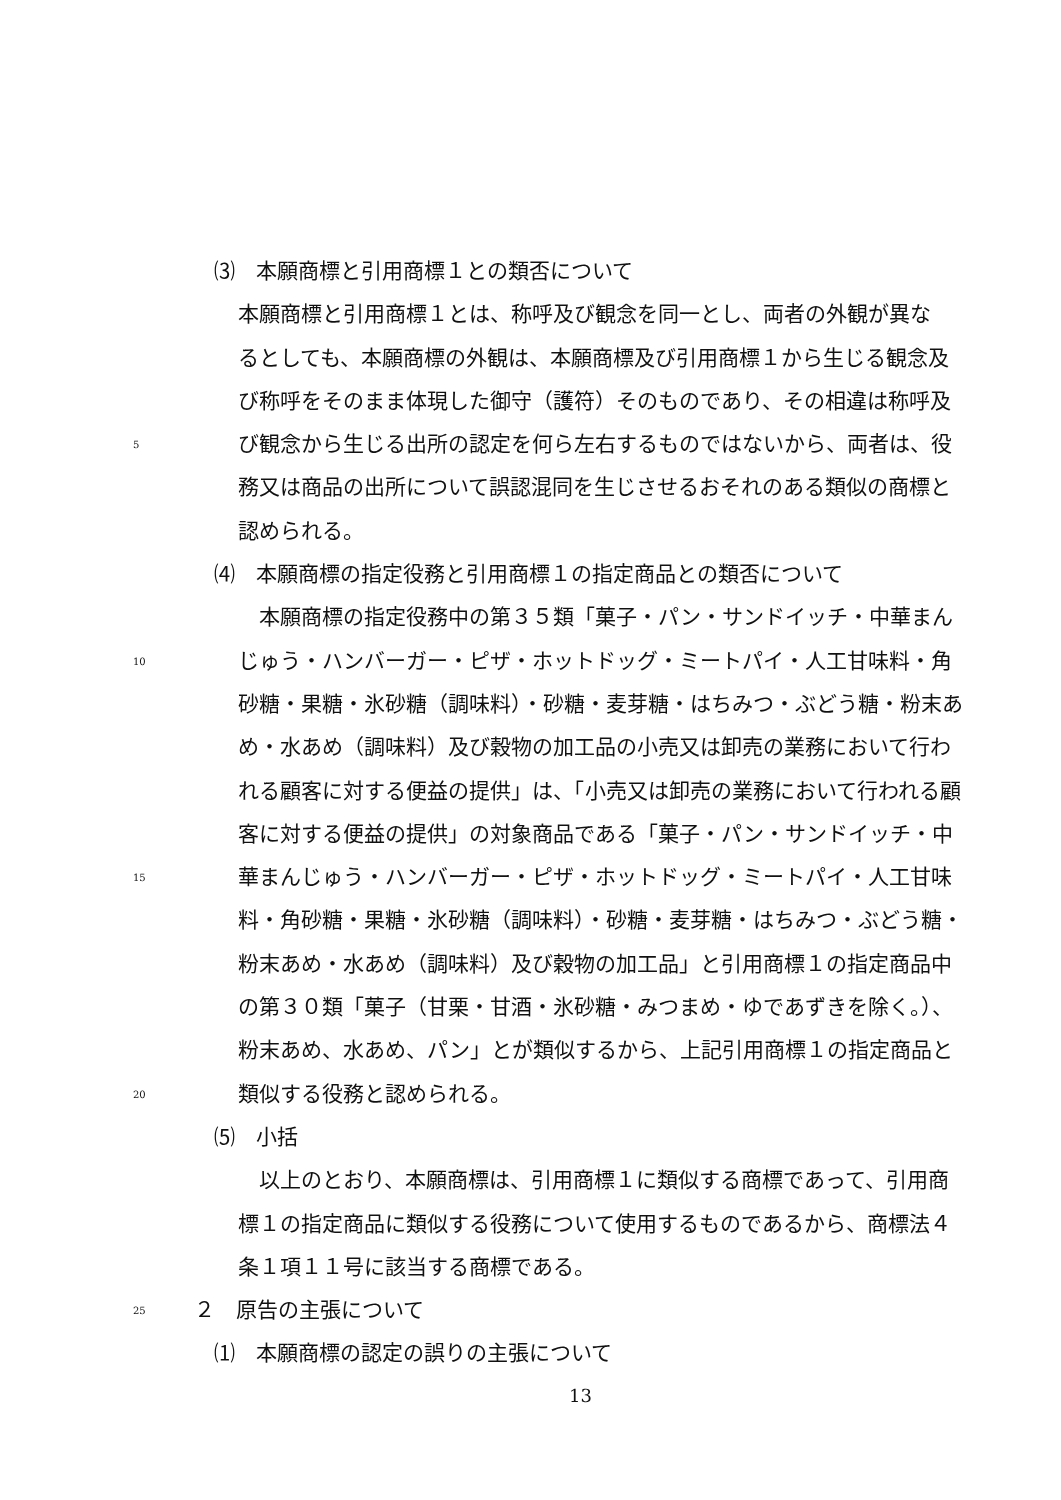⑶　本願商標と引用商標１との類否について
本願商標と引用商標１とは、称呼及び観念を同一とし、両者の外観が異な
るとしても、本願商標の外観は、本願商標及び引用商標１から生じる観念及
び称呼をそのまま体現した御守（護符）そのものであり、その相違は称呼及
5 び観念から生じる出所の認定を何ら左右するものではないから、両者は、役
務又は商品の出所について誤認混同を生じさせるおそれのある類似の商標と
認められる。
⑷　本願商標の指定役務と引用商標１の指定商品との類否について
　本願商標の指定役務中の第３５類「菓子・パン・サンドイッチ・中華まん
10 じゅう・ハンバーガー・ピザ・ホットドッグ・ミートパイ・人工甘味料・角
砂糖・果糖・氷砂糖（調味料）・砂糖・麦芽糖・はちみつ・ぶどう糖・粉末あ
め・水あめ（調味料）及び穀物の加工品の小売又は卸売の業務において行わ
れる顧客に対する便益の提供」は、「小売又は卸売の業務において行われる顧
客に対する便益の提供」の対象商品である「菓子・パン・サンドイッチ・中
15 華まんじゅう・ハンバーガー・ピザ・ホットドッグ・ミートパイ・人工甘味
料・角砂糖・果糖・氷砂糖（調味料）・砂糖・麦芽糖・はちみつ・ぶどう糖・
粉末あめ・水あめ（調味料）及び穀物の加工品」と引用商標１の指定商品中
の第３０類「菓子（甘栗・甘酒・氷砂糖・みつまめ・ゆであずきを除く。）、
粉末あめ、水あめ、パン」とが類似するから、上記引用商標１の指定商品と
20 類似する役務と認められる。
⑸　小括
　以上のとおり、本願商標は、引用商標１に類似する商標であって、引用商
標１の指定商品に類似する役務について使用するものであるから、商標法４
条１項１１号に該当する商標である。
25 ２　原告の主張について
⑴　本願商標の認定の誤りの主張について
13